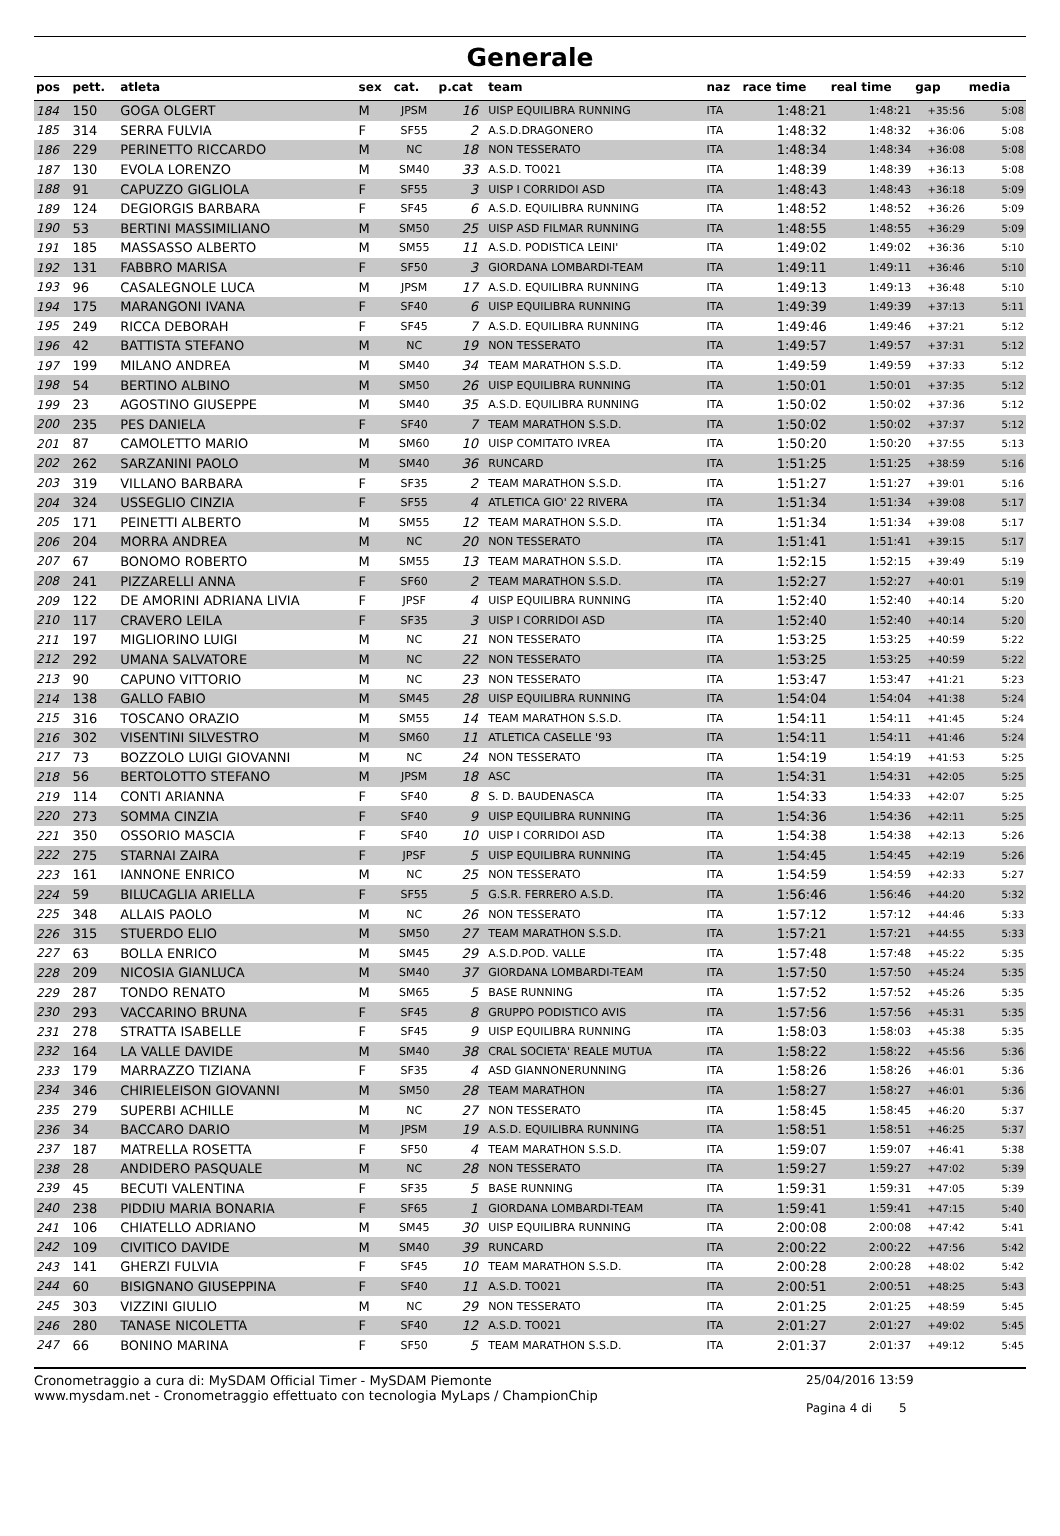Generale
| pos | pett. | atleta | sex | cat. | p.cat | team | naz | race time | real time | gap | media |
| --- | --- | --- | --- | --- | --- | --- | --- | --- | --- | --- | --- |
| 184 | 150 | GOGA OLGERT | M | JPSM | 16 | UISP EQUILIBRA RUNNING | ITA | 1:48:21 | 1:48:21 | +35:56 | 5:08 |
| 185 | 314 | SERRA FULVIA | F | SF55 | 2 | A.S.D.DRAGONERO | ITA | 1:48:32 | 1:48:32 | +36:06 | 5:08 |
| 186 | 229 | PERINETTO RICCARDO | M | NC | 18 | NON TESSERATO | ITA | 1:48:34 | 1:48:34 | +36:08 | 5:08 |
| 187 | 130 | EVOLA LORENZO | M | SM40 | 33 | A.S.D. TO021 | ITA | 1:48:39 | 1:48:39 | +36:13 | 5:08 |
| 188 | 91 | CAPUZZO GIGLIOLA | F | SF55 | 3 | UISP I CORRIDOI ASD | ITA | 1:48:43 | 1:48:43 | +36:18 | 5:09 |
| 189 | 124 | DEGIORGIS BARBARA | F | SF45 | 6 | A.S.D. EQUILIBRA RUNNING | ITA | 1:48:52 | 1:48:52 | +36:26 | 5:09 |
| 190 | 53 | BERTINI MASSIMILIANO | M | SM50 | 25 | UISP ASD FILMAR RUNNING | ITA | 1:48:55 | 1:48:55 | +36:29 | 5:09 |
| 191 | 185 | MASSASSO ALBERTO | M | SM55 | 11 | A.S.D. PODISTICA LEINI' | ITA | 1:49:02 | 1:49:02 | +36:36 | 5:10 |
| 192 | 131 | FABBRO MARISA | F | SF50 | 3 | GIORDANA LOMBARDI-TEAM | ITA | 1:49:11 | 1:49:11 | +36:46 | 5:10 |
| 193 | 96 | CASALEGNOLE LUCA | M | JPSM | 17 | A.S.D. EQUILIBRA RUNNING | ITA | 1:49:13 | 1:49:13 | +36:48 | 5:10 |
| 194 | 175 | MARANGONI IVANA | F | SF40 | 6 | UISP EQUILIBRA RUNNING | ITA | 1:49:39 | 1:49:39 | +37:13 | 5:11 |
| 195 | 249 | RICCA DEBORAH | F | SF45 | 7 | A.S.D. EQUILIBRA RUNNING | ITA | 1:49:46 | 1:49:46 | +37:21 | 5:12 |
| 196 | 42 | BATTISTA STEFANO | M | NC | 19 | NON TESSERATO | ITA | 1:49:57 | 1:49:57 | +37:31 | 5:12 |
| 197 | 199 | MILANO ANDREA | M | SM40 | 34 | TEAM MARATHON S.S.D. | ITA | 1:49:59 | 1:49:59 | +37:33 | 5:12 |
| 198 | 54 | BERTINO ALBINO | M | SM50 | 26 | UISP EQUILIBRA RUNNING | ITA | 1:50:01 | 1:50:01 | +37:35 | 5:12 |
| 199 | 23 | AGOSTINO GIUSEPPE | M | SM40 | 35 | A.S.D. EQUILIBRA RUNNING | ITA | 1:50:02 | 1:50:02 | +37:36 | 5:12 |
| 200 | 235 | PES DANIELA | F | SF40 | 7 | TEAM MARATHON S.S.D. | ITA | 1:50:02 | 1:50:02 | +37:37 | 5:12 |
| 201 | 87 | CAMOLETTO MARIO | M | SM60 | 10 | UISP COMITATO IVREA | ITA | 1:50:20 | 1:50:20 | +37:55 | 5:13 |
| 202 | 262 | SARZANINI PAOLO | M | SM40 | 36 | RUNCARD | ITA | 1:51:25 | 1:51:25 | +38:59 | 5:16 |
| 203 | 319 | VILLANO BARBARA | F | SF35 | 2 | TEAM MARATHON S.S.D. | ITA | 1:51:27 | 1:51:27 | +39:01 | 5:16 |
| 204 | 324 | USSEGLIO CINZIA | F | SF55 | 4 | ATLETICA GIO' 22 RIVERA | ITA | 1:51:34 | 1:51:34 | +39:08 | 5:17 |
| 205 | 171 | PEINETTI ALBERTO | M | SM55 | 12 | TEAM MARATHON S.S.D. | ITA | 1:51:34 | 1:51:34 | +39:08 | 5:17 |
| 206 | 204 | MORRA ANDREA | M | NC | 20 | NON TESSERATO | ITA | 1:51:41 | 1:51:41 | +39:15 | 5:17 |
| 207 | 67 | BONOMO ROBERTO | M | SM55 | 13 | TEAM MARATHON S.S.D. | ITA | 1:52:15 | 1:52:15 | +39:49 | 5:19 |
| 208 | 241 | PIZZARELLI ANNA | F | SF60 | 2 | TEAM MARATHON S.S.D. | ITA | 1:52:27 | 1:52:27 | +40:01 | 5:19 |
| 209 | 122 | DE AMORINI ADRIANA LIVIA | F | JPSF | 4 | UISP EQUILIBRA RUNNING | ITA | 1:52:40 | 1:52:40 | +40:14 | 5:20 |
| 210 | 117 | CRAVERO LEILA | F | SF35 | 3 | UISP I CORRIDOI ASD | ITA | 1:52:40 | 1:52:40 | +40:14 | 5:20 |
| 211 | 197 | MIGLIORINO LUIGI | M | NC | 21 | NON TESSERATO | ITA | 1:53:25 | 1:53:25 | +40:59 | 5:22 |
| 212 | 292 | UMANA SALVATORE | M | NC | 22 | NON TESSERATO | ITA | 1:53:25 | 1:53:25 | +40:59 | 5:22 |
| 213 | 90 | CAPUNO VITTORIO | M | NC | 23 | NON TESSERATO | ITA | 1:53:47 | 1:53:47 | +41:21 | 5:23 |
| 214 | 138 | GALLO FABIO | M | SM45 | 28 | UISP EQUILIBRA RUNNING | ITA | 1:54:04 | 1:54:04 | +41:38 | 5:24 |
| 215 | 316 | TOSCANO ORAZIO | M | SM55 | 14 | TEAM MARATHON S.S.D. | ITA | 1:54:11 | 1:54:11 | +41:45 | 5:24 |
| 216 | 302 | VISENTINI SILVESTRO | M | SM60 | 11 | ATLETICA CASELLE '93 | ITA | 1:54:11 | 1:54:11 | +41:46 | 5:24 |
| 217 | 73 | BOZZOLO LUIGI GIOVANNI | M | NC | 24 | NON TESSERATO | ITA | 1:54:19 | 1:54:19 | +41:53 | 5:25 |
| 218 | 56 | BERTOLOTTO STEFANO | M | JPSM | 18 | ASC | ITA | 1:54:31 | 1:54:31 | +42:05 | 5:25 |
| 219 | 114 | CONTI ARIANNA | F | SF40 | 8 | S. D. BAUDENASCA | ITA | 1:54:33 | 1:54:33 | +42:07 | 5:25 |
| 220 | 273 | SOMMA CINZIA | F | SF40 | 9 | UISP EQUILIBRA RUNNING | ITA | 1:54:36 | 1:54:36 | +42:11 | 5:25 |
| 221 | 350 | OSSORIO MASCIA | F | SF40 | 10 | UISP I CORRIDOI ASD | ITA | 1:54:38 | 1:54:38 | +42:13 | 5:26 |
| 222 | 275 | STARNAI ZAIRA | F | JPSF | 5 | UISP EQUILIBRA RUNNING | ITA | 1:54:45 | 1:54:45 | +42:19 | 5:26 |
| 223 | 161 | IANNONE ENRICO | M | NC | 25 | NON TESSERATO | ITA | 1:54:59 | 1:54:59 | +42:33 | 5:27 |
| 224 | 59 | BILUCAGLIA ARIELLA | F | SF55 | 5 | G.S.R. FERRERO A.S.D. | ITA | 1:56:46 | 1:56:46 | +44:20 | 5:32 |
| 225 | 348 | ALLAIS PAOLO | M | NC | 26 | NON TESSERATO | ITA | 1:57:12 | 1:57:12 | +44:46 | 5:33 |
| 226 | 315 | STUERDO ELIO | M | SM50 | 27 | TEAM MARATHON S.S.D. | ITA | 1:57:21 | 1:57:21 | +44:55 | 5:33 |
| 227 | 63 | BOLLA ENRICO | M | SM45 | 29 | A.S.D.POD. VALLE | ITA | 1:57:48 | 1:57:48 | +45:22 | 5:35 |
| 228 | 209 | NICOSIA GIANLUCA | M | SM40 | 37 | GIORDANA LOMBARDI-TEAM | ITA | 1:57:50 | 1:57:50 | +45:24 | 5:35 |
| 229 | 287 | TONDO RENATO | M | SM65 | 5 | BASE RUNNING | ITA | 1:57:52 | 1:57:52 | +45:26 | 5:35 |
| 230 | 293 | VACCARINO BRUNA | F | SF45 | 8 | GRUPPO PODISTICO AVIS | ITA | 1:57:56 | 1:57:56 | +45:31 | 5:35 |
| 231 | 278 | STRATTA ISABELLE | F | SF45 | 9 | UISP EQUILIBRA RUNNING | ITA | 1:58:03 | 1:58:03 | +45:38 | 5:35 |
| 232 | 164 | LA VALLE DAVIDE | M | SM40 | 38 | CRAL SOCIETA' REALE MUTUA | ITA | 1:58:22 | 1:58:22 | +45:56 | 5:36 |
| 233 | 179 | MARRAZZO TIZIANA | F | SF35 | 4 | ASD GIANNONERUNNING | ITA | 1:58:26 | 1:58:26 | +46:01 | 5:36 |
| 234 | 346 | CHIRIELEISON GIOVANNI | M | SM50 | 28 | TEAM MARATHON | ITA | 1:58:27 | 1:58:27 | +46:01 | 5:36 |
| 235 | 279 | SUPERBI ACHILLE | M | NC | 27 | NON TESSERATO | ITA | 1:58:45 | 1:58:45 | +46:20 | 5:37 |
| 236 | 34 | BACCARO DARIO | M | JPSM | 19 | A.S.D. EQUILIBRA RUNNING | ITA | 1:58:51 | 1:58:51 | +46:25 | 5:37 |
| 237 | 187 | MATRELLA ROSETTA | F | SF50 | 4 | TEAM MARATHON S.S.D. | ITA | 1:59:07 | 1:59:07 | +46:41 | 5:38 |
| 238 | 28 | ANDIDERO PASQUALE | M | NC | 28 | NON TESSERATO | ITA | 1:59:27 | 1:59:27 | +47:02 | 5:39 |
| 239 | 45 | BECUTI VALENTINA | F | SF35 | 5 | BASE RUNNING | ITA | 1:59:31 | 1:59:31 | +47:05 | 5:39 |
| 240 | 238 | PIDDIU MARIA BONARIA | F | SF65 | 1 | GIORDANA LOMBARDI-TEAM | ITA | 1:59:41 | 1:59:41 | +47:15 | 5:40 |
| 241 | 106 | CHIATELLO ADRIANO | M | SM45 | 30 | UISP EQUILIBRA RUNNING | ITA | 2:00:08 | 2:00:08 | +47:42 | 5:41 |
| 242 | 109 | CIVITICO DAVIDE | M | SM40 | 39 | RUNCARD | ITA | 2:00:22 | 2:00:22 | +47:56 | 5:42 |
| 243 | 141 | GHERZI FULVIA | F | SF45 | 10 | TEAM MARATHON S.S.D. | ITA | 2:00:28 | 2:00:28 | +48:02 | 5:42 |
| 244 | 60 | BISIGNANO GIUSEPPINA | F | SF40 | 11 | A.S.D. TO021 | ITA | 2:00:51 | 2:00:51 | +48:25 | 5:43 |
| 245 | 303 | VIZZINI GIULIO | M | NC | 29 | NON TESSERATO | ITA | 2:01:25 | 2:01:25 | +48:59 | 5:45 |
| 246 | 280 | TANASE NICOLETTA | F | SF40 | 12 | A.S.D. TO021 | ITA | 2:01:27 | 2:01:27 | +49:02 | 5:45 |
| 247 | 66 | BONINO MARINA | F | SF50 | 5 | TEAM MARATHON S.S.D. | ITA | 2:01:37 | 2:01:37 | +49:12 | 5:45 |
Cronometraggio a cura di: MySDAM Official Timer - MySDAM Piemonte
www.mysdam.net - Cronometraggio effettuato con tecnologia MyLaps / ChampionChip
25/04/2016 13:59
Pagina 4 di 5